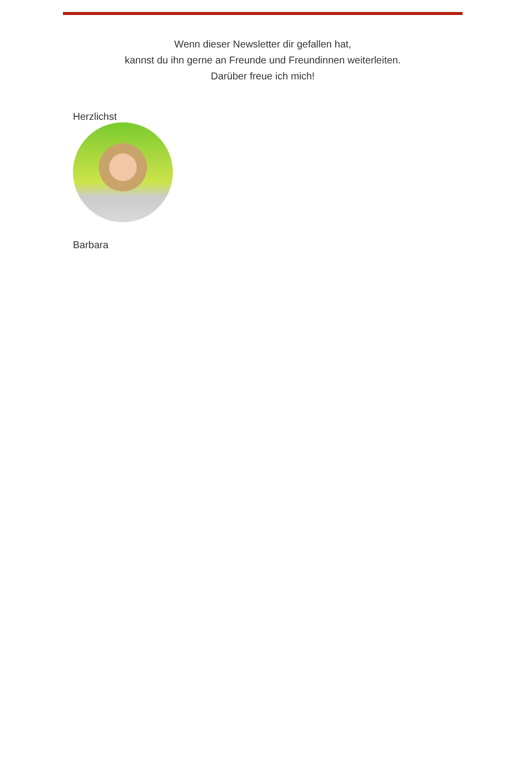Wenn dieser Newsletter dir gefallen hat,
kannst du ihn gerne an Freunde und Freundinnen weiterleiten.
Darüber freue ich mich!
Herzlichst
Barbara